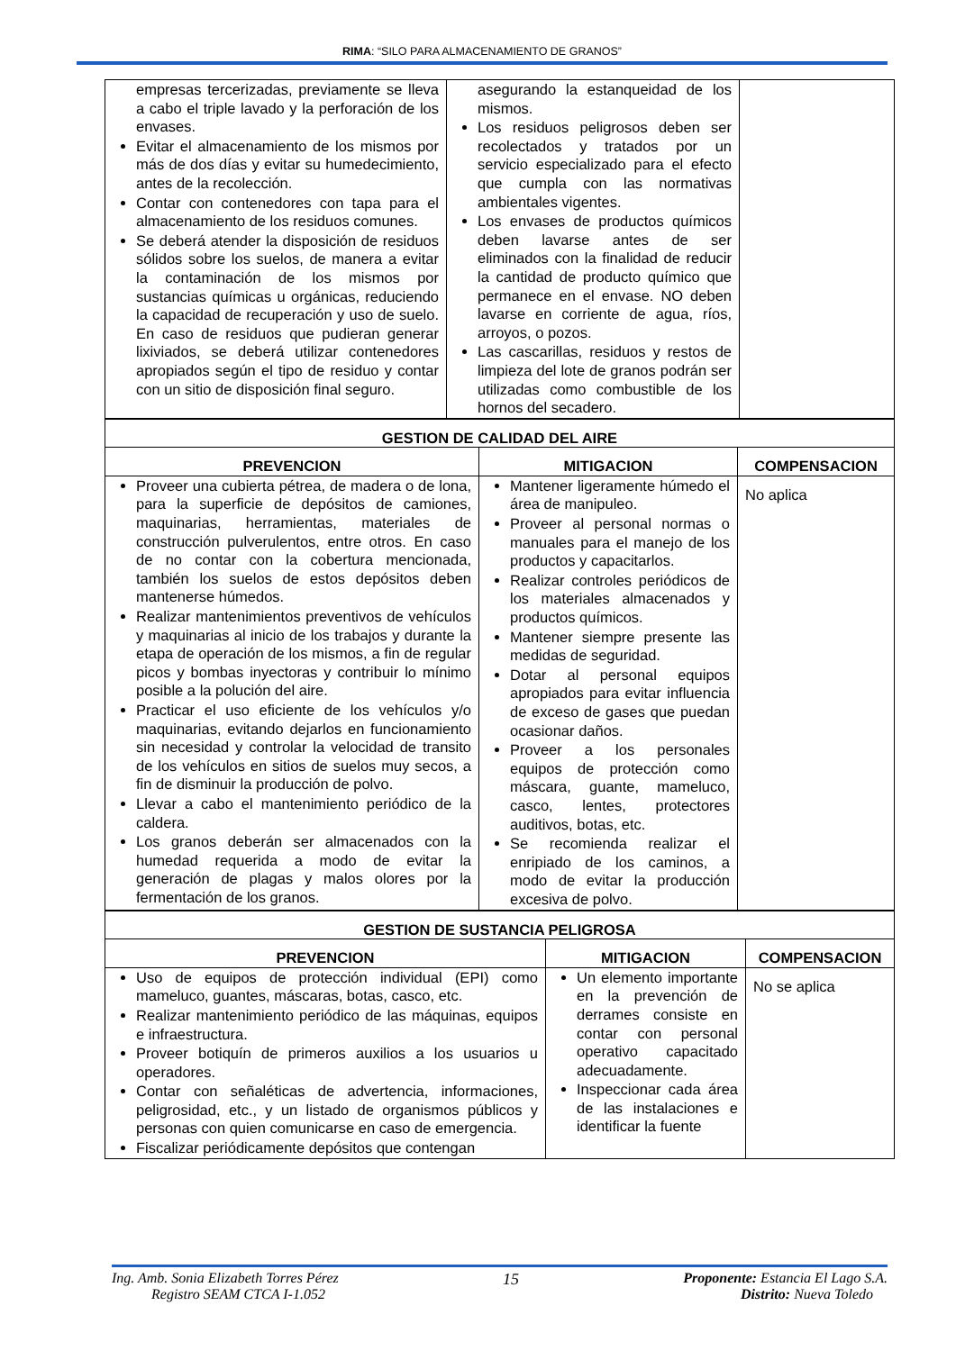RIMA: “SILO PARA ALMACENAMIENTO DE GRANOS”
| empresas tercerizadas, previamente se lleva a cabo el triple lavado y la perforación de los envases. Evitar el almacenamiento de los mismos por más de dos días y evitar su humedecimiento, antes de la recolección. Contar con contenedores con tapa para el almacenamiento de los residuos comunes. Se deberá atender la disposición de residuos sólidos sobre los suelos, de manera a evitar la contaminación de los mismos por sustancias químicas u orgánicas, reduciendo la capacidad de recuperación y uso de suelo. En caso de residuos que pudieran generar lixiviados, se deberá utilizar contenedores apropiados según el tipo de residuo y contar con un sitio de disposición final seguro. | asegurando la estanqueidad de los mismos. Los residuos peligrosos deben ser recolectados y tratados por un servicio especializado para el efecto que cumpla con las normativas ambientales vigentes. Los envases de productos químicos deben lavarse antes de ser eliminados con la finalidad de reducir la cantidad de producto químico que permanece en el envase. NO deben lavarse en corriente de agua, ríos, arroyos, o pozos. Las cascarillas, residuos y restos de limpieza del lote de granos podrán ser utilizadas como combustible de los hornos del secadero. | |
| GESTION DE CALIDAD DEL AIRE | | |
| --- | --- | --- |
| PREVENCION | MITIGACION | COMPENSACION |
| Proveer una cubierta pétrea, de madera o de lona, para la superficie de depósitos de camiones, maquinarias, herramientas, materiales de construcción pulverulentos, entre otros. En caso de no contar con la cobertura mencionada, también los suelos de estos depósitos deben mantenerse húmedos. Realizar mantenimientos preventivos de vehículos y maquinarias al inicio de los trabajos y durante la etapa de operación de los mismos, a fin de regular picos y bombas inyectoras y contribuir lo mínimo posible a la polución del aire. Practicar el uso eficiente de los vehículos y/o maquinarias, evitando dejarlos en funcionamiento sin necesidad y controlar la velocidad de transito de los vehículos en sitios de suelos muy secos, a fin de disminuir la producción de polvo. Llevar a cabo el mantenimiento periódico de la caldera. Los granos deberán ser almacenados con la humedad requerida a modo de evitar la generación de plagas y malos olores por la fermentación de los granos. | Mantener ligeramente húmedo el área de manipuleo. Proveer al personal normas o manuales para el manejo de los productos y capacitarlos. Realizar controles periódicos de los materiales almacenados y productos químicos. Mantener siempre presente las medidas de seguridad. Dotar al personal equipos apropiados para evitar influencia de exceso de gases que puedan ocasionar daños. Proveer a los personales equipos de protección como máscara, guante, mameluco, casco, lentes, protectores auditivos, botas, etc. Se recomienda realizar el enripiado de los caminos, a modo de evitar la producción excesiva de polvo. | No aplica |
| GESTION DE SUSTANCIA PELIGROSA | | |
| --- | --- | --- |
| PREVENCION | MITIGACION | COMPENSACION |
| Uso de equipos de protección individual (EPI) como mameluco, guantes, máscaras, botas, casco, etc. Realizar mantenimiento periódico de las máquinas, equipos e infraestructura. Proveer botiquín de primeros auxilios a los usuarios u operadores. Contar con señaléticas de advertencia, informaciones, peligrosidad, etc., y un listado de organismos públicos y personas con quien comunicarse en caso de emergencia. Fiscalizar periódicamente depósitos que contengan | Un elemento importante en la prevención de derrames consiste en contar con personal operativo capacitado adecuadamente. Inspeccionar cada área de las instalaciones e identificar la fuente | No se aplica |
Ing. Amb. Sonia Elizabeth Torres Pérez
Registro SEAM CTCA I-1.052
15 Proponente: Estancia El Lago S.A.
Distrito: Nueva Toledo